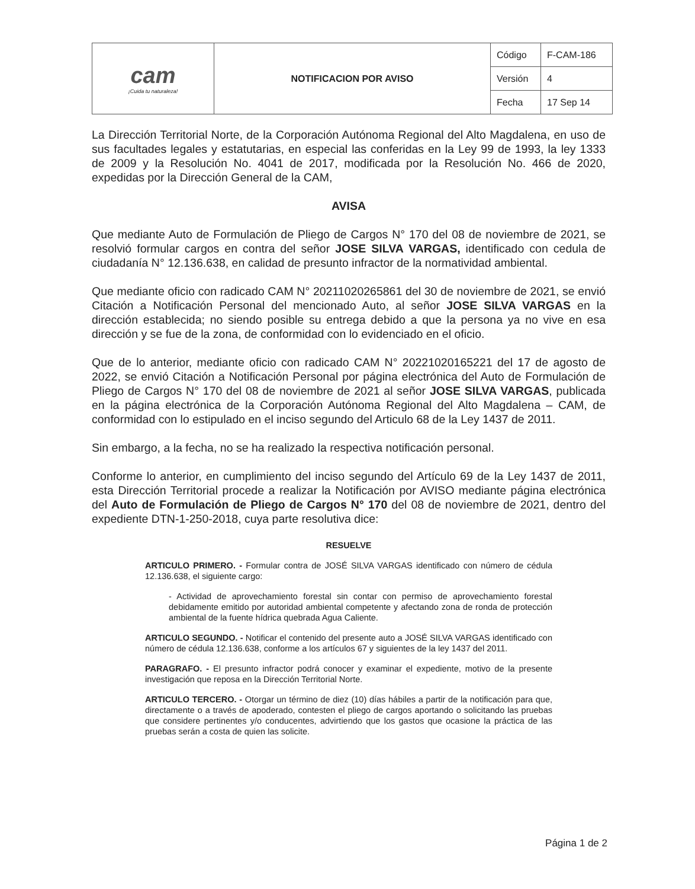| cam ¡Cuida tu naturaleza! | NOTIFICACION POR AVISO | Código | F-CAM-186 |
| | | Versión | 4 |
| | | Fecha | 17 Sep 14 |
La Dirección Territorial Norte, de la Corporación Autónoma Regional del Alto Magdalena, en uso de sus facultades legales y estatutarias, en especial las conferidas en la Ley 99 de 1993, la ley 1333 de 2009 y la Resolución No. 4041 de 2017, modificada por la Resolución No. 466 de 2020, expedidas por la Dirección General de la CAM,
AVISA
Que mediante Auto de Formulación de Pliego de Cargos N° 170 del 08 de noviembre de 2021, se resolvió formular cargos en contra del señor JOSE SILVA VARGAS, identificado con cedula de ciudadanía N° 12.136.638, en calidad de presunto infractor de la normatividad ambiental.
Que mediante oficio con radicado CAM N° 20211020265861 del 30 de noviembre de 2021, se envió Citación a Notificación Personal del mencionado Auto, al señor JOSE SILVA VARGAS en la dirección establecida; no siendo posible su entrega debido a que la persona ya no vive en esa dirección y se fue de la zona, de conformidad con lo evidenciado en el oficio.
Que de lo anterior, mediante oficio con radicado CAM N° 20221020165221 del 17 de agosto de 2022, se envió Citación a Notificación Personal por página electrónica del Auto de Formulación de Pliego de Cargos N° 170 del 08 de noviembre de 2021 al señor JOSE SILVA VARGAS, publicada en la página electrónica de la Corporación Autónoma Regional del Alto Magdalena – CAM, de conformidad con lo estipulado en el inciso segundo del Articulo 68 de la Ley 1437 de 2011.
Sin embargo, a la fecha, no se ha realizado la respectiva notificación personal.
Conforme lo anterior, en cumplimiento del inciso segundo del Artículo 69 de la Ley 1437 de 2011, esta Dirección Territorial procede a realizar la Notificación por AVISO mediante página electrónica del Auto de Formulación de Pliego de Cargos N° 170 del 08 de noviembre de 2021, dentro del expediente DTN-1-250-2018, cuya parte resolutiva dice:
RESUELVE
ARTICULO PRIMERO. - Formular contra de JOSÉ SILVA VARGAS identificado con número de cédula 12.136.638, el siguiente cargo:
- Actividad de aprovechamiento forestal sin contar con permiso de aprovechamiento forestal debidamente emitido por autoridad ambiental competente y afectando zona de ronda de protección ambiental de la fuente hídrica quebrada Agua Caliente.
ARTICULO SEGUNDO. - Notificar el contenido del presente auto a JOSÉ SILVA VARGAS identificado con número de cédula 12.136.638, conforme a los artículos 67 y siguientes de la ley 1437 del 2011.
PARAGRAFO. - El presunto infractor podrá conocer y examinar el expediente, motivo de la presente investigación que reposa en la Dirección Territorial Norte.
ARTICULO TERCERO. - Otorgar un término de diez (10) días hábiles a partir de la notificación para que, directamente o a través de apoderado, contesten el pliego de cargos aportando o solicitando las pruebas que considere pertinentes y/o conducentes, advirtiendo que los gastos que ocasione la práctica de las pruebas serán a costa de quien las solicite.
Página 1 de 2